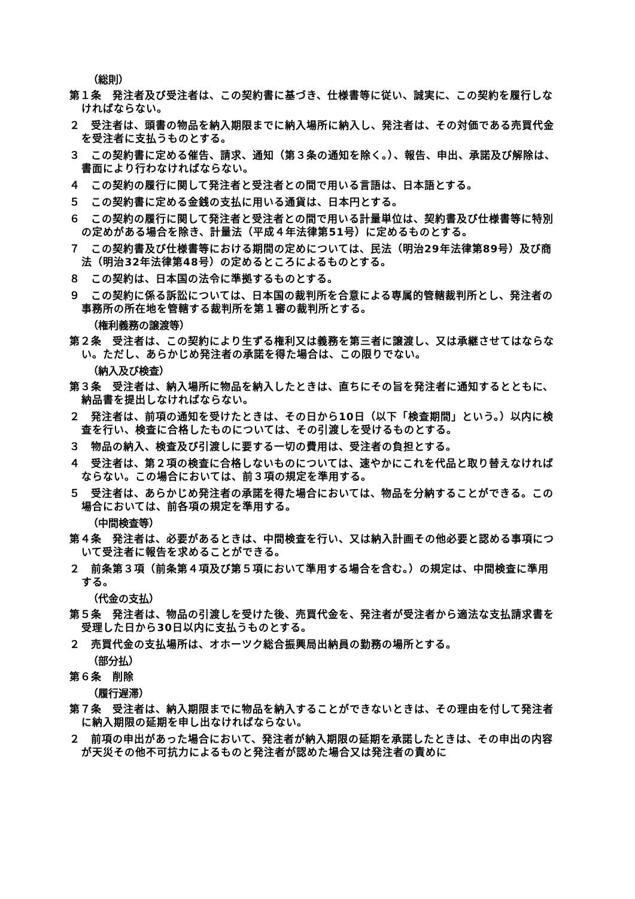（総則）
第１条　発注者及び受注者は、この契約書に基づき、仕様書等に従い、誠実に、この契約を履行しなければならない。
２　受注者は、頭書の物品を納入期限までに納入場所に納入し、発注者は、その対価である売買代金を受注者に支払うものとする。
３　この契約書に定める催告、請求、通知（第３条の通知を除く。）、報告、申出、承諾及び解除は、書面により行わなければならない。
４　この契約の履行に関して発注者と受注者との間で用いる言語は、日本語とする。
５　この契約書に定める金銭の支払に用いる通貨は、日本円とする。
６　この契約の履行に関して発注者と受注者との間で用いる計量単位は、契約書及び仕様書等に特別の定めがある場合を除き、計量法（平成４年法律第51号）に定めるものとする。
７　この契約書及び仕様書等における期間の定めについては、民法（明治29年法律第89号）及び商法（明治32年法律第48号）の定めるところによるものとする。
８　この契約は、日本国の法令に準拠するものとする。
９　この契約に係る訴訟については、日本国の裁判所を合意による専属的管轄裁判所とし、発注者の事務所の所在地を管轄する裁判所を第１審の裁判所とする。
（権利義務の譲渡等）
第２条　受注者は、この契約により生ずる権利又は義務を第三者に譲渡し、又は承継させてはならない。ただし、あらかじめ発注者の承諾を得た場合は、この限りでない。
（納入及び検査）
第３条　受注者は、納入場所に物品を納入したときは、直ちにその旨を発注者に通知するとともに、納品書を提出しなければならない。
２　発注者は、前項の通知を受けたときは、その日から10日（以下「検査期間」という。）以内に検査を行い、検査に合格したものについては、その引渡しを受けるものとする。
３　物品の納入、検査及び引渡しに要する一切の費用は、受注者の負担とする。
４　受注者は、第２項の検査に合格しないものについては、速やかにこれを代品と取り替えなければならない。この場合においては、前３項の規定を準用する。
５　受注者は、あらかじめ発注者の承諾を得た場合においては、物品を分納することができる。この場合においては、前各項の規定を準用する。
（中間検査等）
第４条　発注者は、必要があるときは、中間検査を行い、又は納入計画その他必要と認める事項について受注者に報告を求めることができる。
２　前条第３項（前条第４項及び第５項において準用する場合を含む。）の規定は、中間検査に準用する。
（代金の支払）
第５条　発注者は、物品の引渡しを受けた後、売買代金を、発注者が受注者から適法な支払請求書を受理した日から30日以内に支払うものとする。
２　売買代金の支払場所は、オホーツク総合振興局出納員の勤務の場所とする。
（部分払）
第６条　削除
（履行遅滞）
第７条　受注者は、納入期限までに物品を納入することができないときは、その理由を付して発注者に納入期限の延期を申し出なければならない。
２　前項の申出があった場合において、発注者が納入期限の延期を承諾したときは、その申出の内容が天災その他不可抗力によるものと発注者が認めた場合又は発注者の責めに